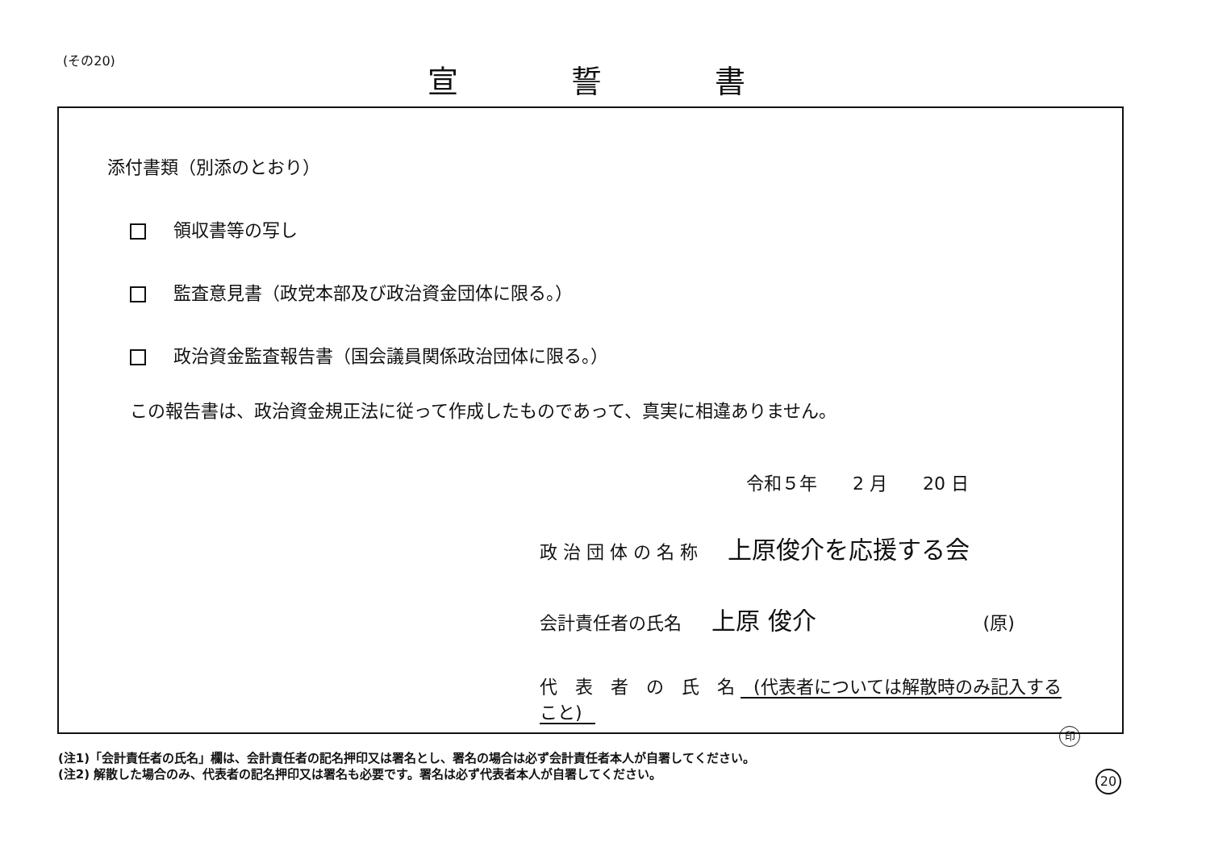(その20) 宣 誓 書
添付書類（別添のとおり）
領収書等の写し
監査意見書（政党本部及び政治資金団体に限る。）
政治資金監査報告書（国会議員関係政治団体に限る。）
この報告書は、政治資金規正法に従って作成したものであって、真実に相違ありません。
令和５年　　2 月　　20 日
政 治 団 体 の 名 称 上原俊介を応援する会
会計責任者の氏名 上原 俊介 (原)
代　表　者　の　氏　名 (代表者については解散時のみ記入すること)
印
(注1)「会計責任者の氏名」欄は、会計責任者の記名押印又は署名とし、署名の場合は必ず会計責任者本人が自署してください。
(注2) 解散した場合のみ、代表者の記名押印又は署名も必要です。署名は必ず代表者本人が自署してください。
20